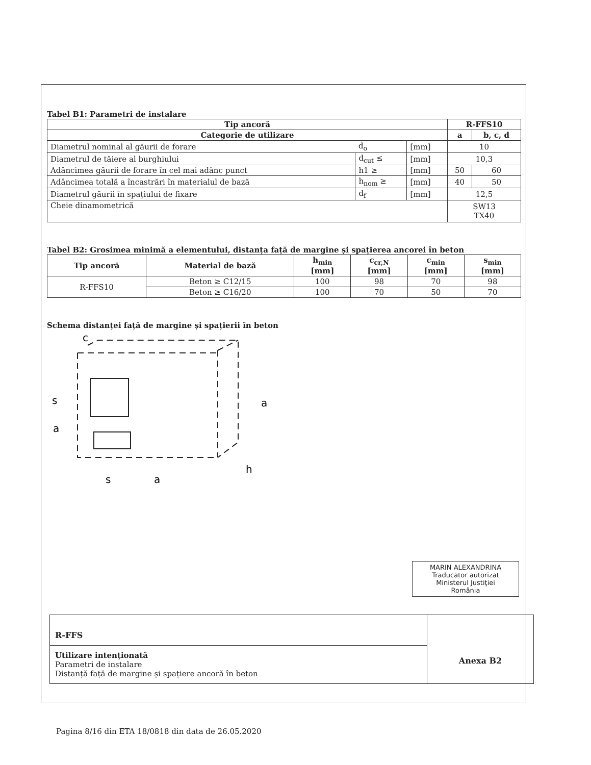Tabel B1: Parametri de instalare
| Tip ancoră | | | R-FFS10 | |
| --- | --- | --- | --- | --- |
| Categorie de utilizare | | | a | b, c, d |
| Diametrul nominal al găurii de forare | d<sub>o</sub> | [mm] | 10 | |
| Diametrul de tăiere al burghiului | d<sub>cut</sub> ≤ | [mm] | 10,3 | |
| Adâncimea găurii de forare în cel mai adânc punct | h1 ≥ | [mm] | 50 | 60 |
| Adâncimea totală a încastrări în materialul de bază | h<sub>nom</sub> ≥ | [mm] | 40 | 50 |
| Diametrul găurii în spațiului de fixare | d<sub>f</sub> | [mm] | 12,5 | |
| Cheie dinamometrică | | | SW13 TX40 | |
Tabel B2: Grosimea minimă a elementului, distanța față de margine și spațierea ancorei în beton
| Tip ancoră | Material de bază | h<sub>min</sub> [mm] | c<sub>cr,N</sub> [mm] | c<sub>min</sub> [mm] | s<sub>min</sub> [mm] |
| --- | --- | --- | --- | --- | --- |
| R-FFS10 | Beton ≥ C12/15 | 100 | 98 | 70 | 98 |
| | Beton ≥ C16/20 | 100 | 70 | 50 | 70 |
Schema distanței față de margine și spațierii în beton
c
s
a
a
s
a
h
MARIN ALEXANDRINA
Traducator autorizat
Ministerul Justiţiei
România
R-FFS
Utilizare intenționată
Parametri de instalare
Distanță față de margine și spațiere ancoră în beton
Anexa B2
Pagina 8/16 din ETA 18/0818 din data de 26.05.2020